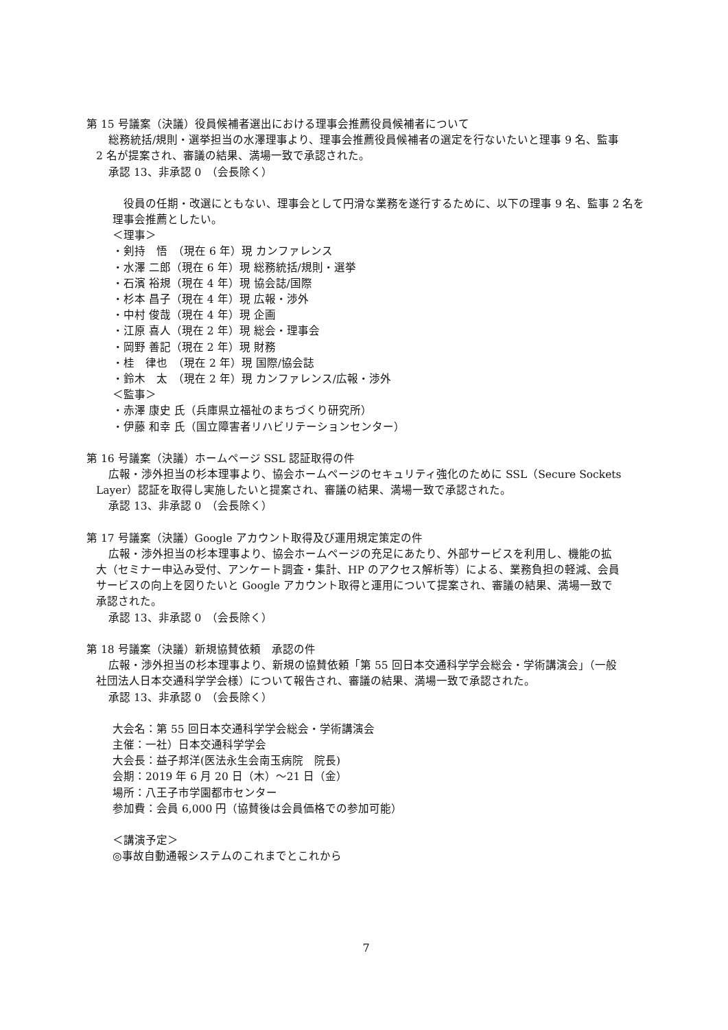第 15 号議案（決議）役員候補者選出における理事会推薦役員候補者について
総務統括/規則・選挙担当の水澤理事より、理事会推薦役員候補者の選定を行ないたいと理事 9 名、監事
2 名が提案され、審議の結果、満場一致で承認された。
承認 13、非承認 0　（会長除く）
　役員の任期・改選にともない、理事会として円滑な業務を遂行するために、以下の理事 9 名、監事 2 名を
理事会推薦としたい。
＜理事＞
・剣持　悟　（現在 6 年）現 カンファレンス
・水澤 二郎（現在 6 年）現 総務統括/規則・選挙
・石濱 裕規（現在 4 年）現 協会誌/国際
・杉本 昌子（現在 4 年）現 広報・渉外
・中村 俊哉（現在 4 年）現 企画
・江原 喜人（現在 2 年）現 総会・理事会
・岡野 善記（現在 2 年）現 財務
・桂　律也　（現在 2 年）現 国際/協会誌
・鈴木　太　（現在 2 年）現 カンファレンス/広報・渉外
＜監事＞
・赤澤 康史 氏（兵庫県立福祉のまちづくり研究所）
・伊藤 和幸 氏（国立障害者リハビリテーションセンター）
第 16 号議案（決議）ホームページ SSL 認証取得の件
広報・渉外担当の杉本理事より、協会ホームページのセキュリティ強化のために SSL（Secure Sockets
Layer）認証を取得し実施したいと提案され、審議の結果、満場一致で承認された。
承認 13、非承認 0　（会長除く）
第 17 号議案（決議）Google アカウント取得及び運用規定策定の件
広報・渉外担当の杉本理事より、協会ホームページの充足にあたり、外部サービスを利用し、機能の拡
大（セミナー申込み受付、アンケート調査・集計、HP のアクセス解析等）による、業務負担の軽減、会員
サービスの向上を図りたいと Google アカウント取得と運用について提案され、審議の結果、満場一致で
承認された。
承認 13、非承認 0　（会長除く）
第 18 号議案（決議）新規協賛依頼　承認の件
広報・渉外担当の杉本理事より、新規の協賛依頼「第 55 回日本交通科学学会総会・学術講演会」（一般
社団法人日本交通科学学会様）について報告され、審議の結果、満場一致で承認された。
承認 13、非承認 0　（会長除く）
大会名：第 55 回日本交通科学学会総会・学術講演会
主催：一社）日本交通科学学会
大会長：益子邦洋(医法永生会南玉病院　院長)
会期：2019 年 6 月 20 日（木）～21 日（金）
場所：八王子市学園都市センター
参加費：会員 6,000 円（協賛後は会員価格での参加可能）
＜講演予定＞
◎事故自動通報システムのこれまでとこれから
7